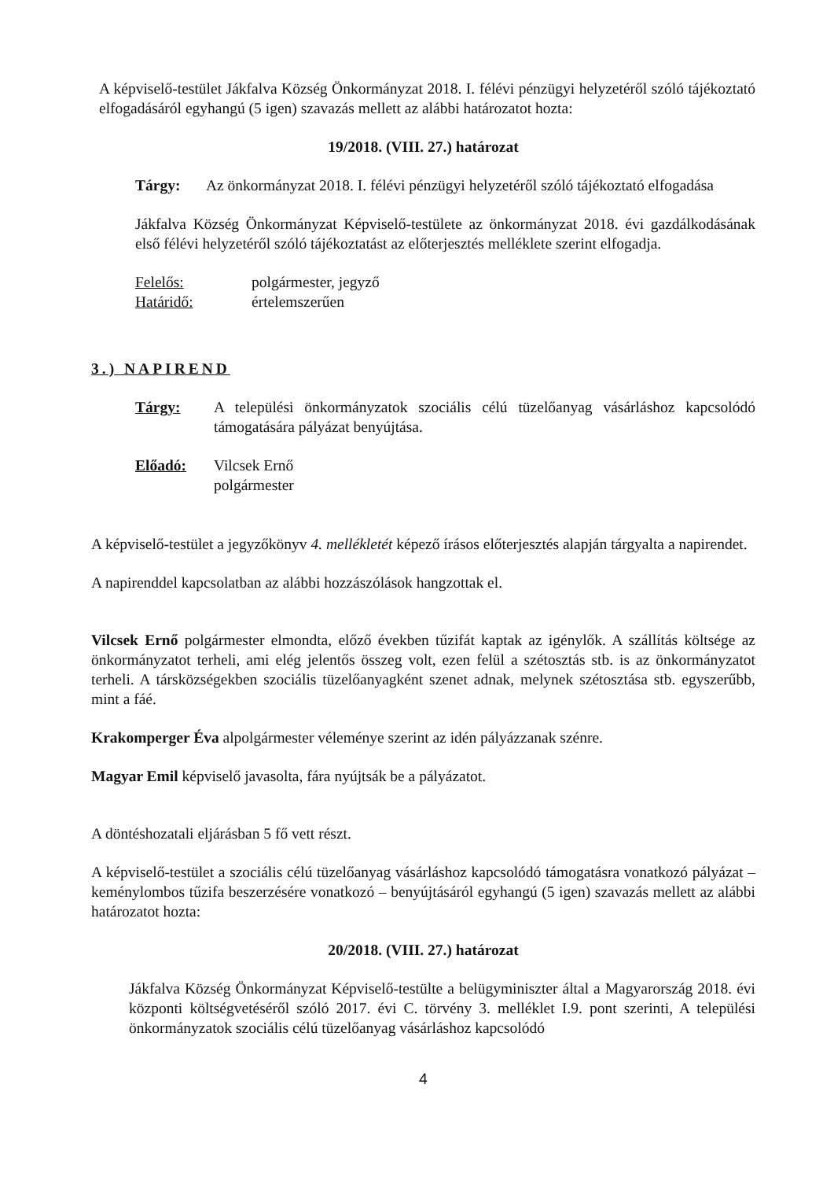A képviselő-testület Jákfalva Község Önkormányzat 2018. I. félévi pénzügyi helyzetéről szóló tájékoztató elfogadásáról egyhangú (5 igen) szavazás mellett az alábbi határozatot hozta:
19/2018. (VIII. 27.) határozat
Tárgy: Az önkormányzat 2018. I. félévi pénzügyi helyzetéről szóló tájékoztató elfogadása
Jákfalva Község Önkormányzat Képviselő-testülete az önkormányzat 2018. évi gazdálkodásának első félévi helyzetéről szóló tájékoztatást az előterjesztés melléklete szerint elfogadja.
Felelős: polgármester, jegyző
Határidő: értelemszerűen
3.) NAPIREND
Tárgy: A települési önkormányzatok szociális célú tüzelőanyag vásárláshoz kapcsolódó támogatására pályázat benyújtása.
Előadó: Vilcsek Ernő
polgármester
A képviselő-testület a jegyzőkönyv 4. mellékletét képező írásos előterjesztés alapján tárgyalta a napirendet.
A napirenddel kapcsolatban az alábbi hozzászólások hangzottak el.
Vilcsek Ernő polgármester elmondta, előző években tűzifát kaptak az igénylők. A szállítás költsége az önkormányzatot terheli, ami elég jelentős összeg volt, ezen felül a szétosztás stb. is az önkormányzatot terheli. A társközségekben szociális tüzelőanyagként szenet adnak, melynek szétosztása stb. egyszerűbb, mint a fáé.
Krakomperger Éva alpolgármester véleménye szerint az idén pályázzanak szénre.
Magyar Emil képviselő javasolta, fára nyújtsák be a pályázatot.
A döntéshozatali eljárásban 5 fő vett részt.
A képviselő-testület a szociális célú tüzelőanyag vásárláshoz kapcsolódó támogatásra vonatkozó pályázat – keménylombos tűzifa beszerzésére vonatkozó – benyújtásáról egyhangú (5 igen) szavazás mellett az alábbi határozatot hozta:
20/2018. (VIII. 27.) határozat
Jákfalva Község Önkormányzat Képviselő-testülte a belügyminiszter által a Magyarország 2018. évi központi költségvetéséről szóló 2017. évi C. törvény 3. melléklet I.9. pont szerinti, A települési önkormányzatok szociális célú tüzelőanyag vásárláshoz kapcsolódó
4